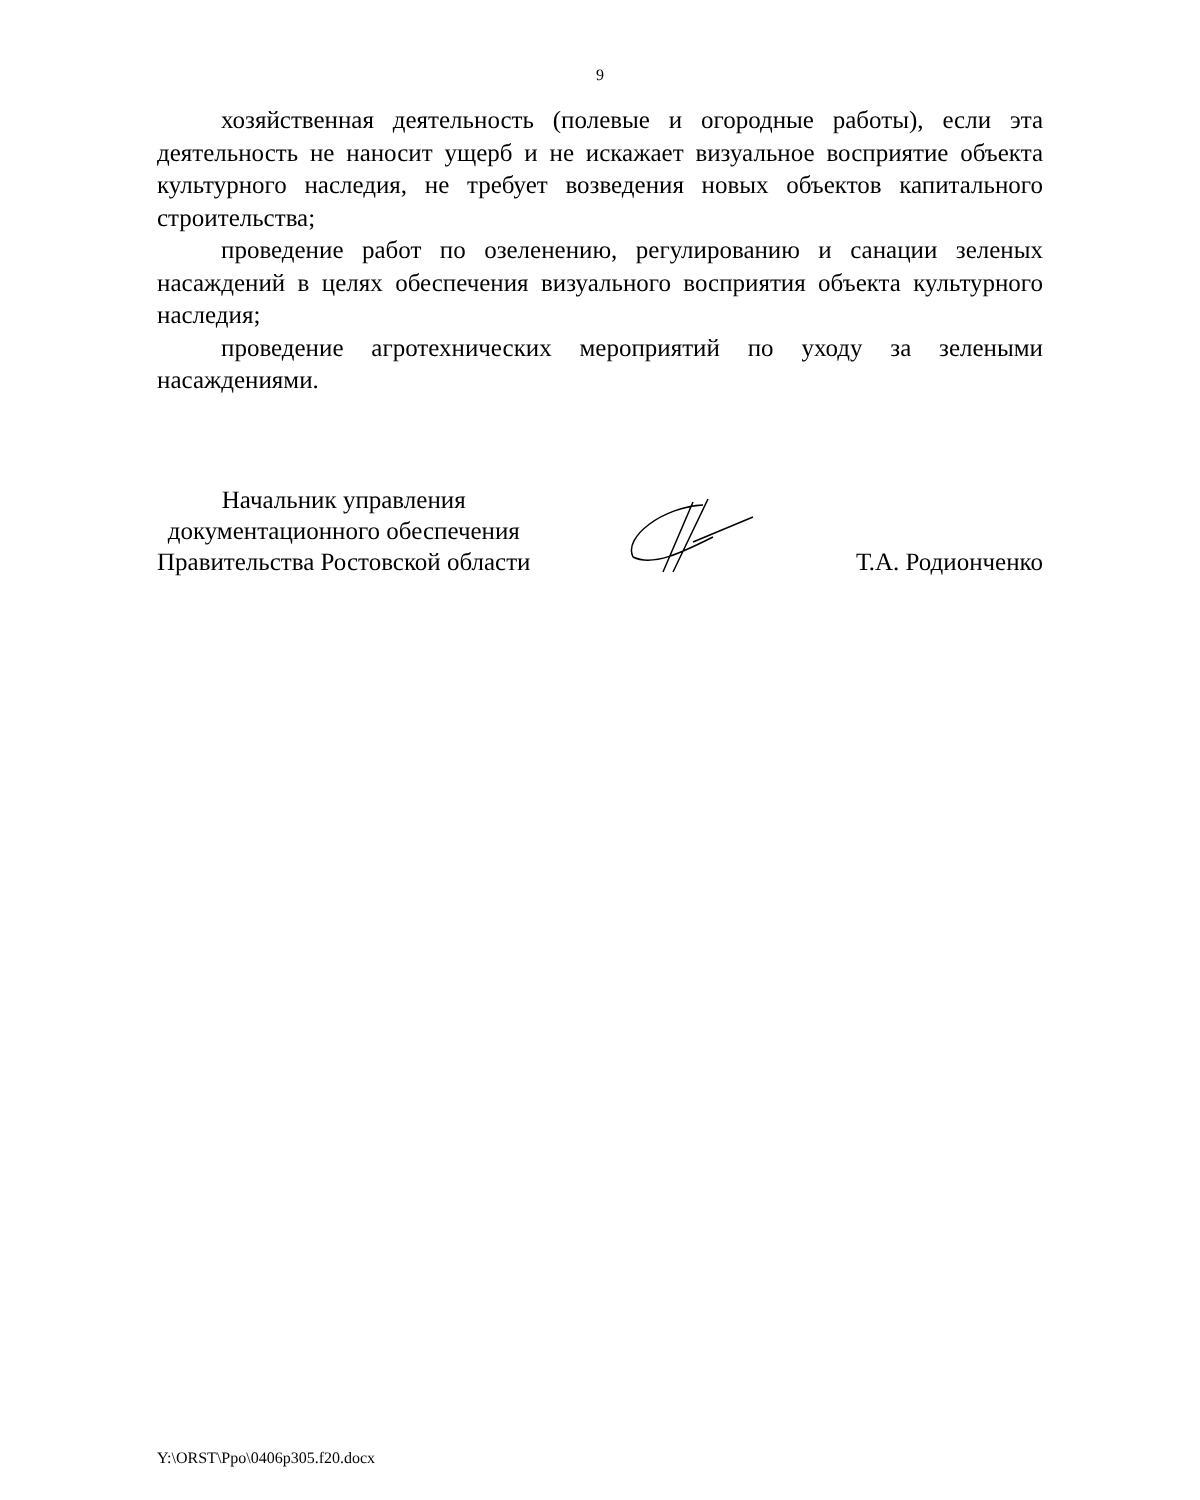9
хозяйственная деятельность (полевые и огородные работы), если эта деятельность не наносит ущерб и не искажает визуальное восприятие объекта культурного наследия, не требует возведения новых объектов капитального строительства;
проведение работ по озеленению, регулированию и санации зеленых насаждений в целях обеспечения визуального восприятия объекта культурного наследия;
проведение агротехнических мероприятий по уходу за зелеными насаждениями.
Начальник управления
документационного обеспечения
Правительства Ростовской области
Т.А. Родионченко
Y:\ORST\Ppo\0406p305.f20.docx